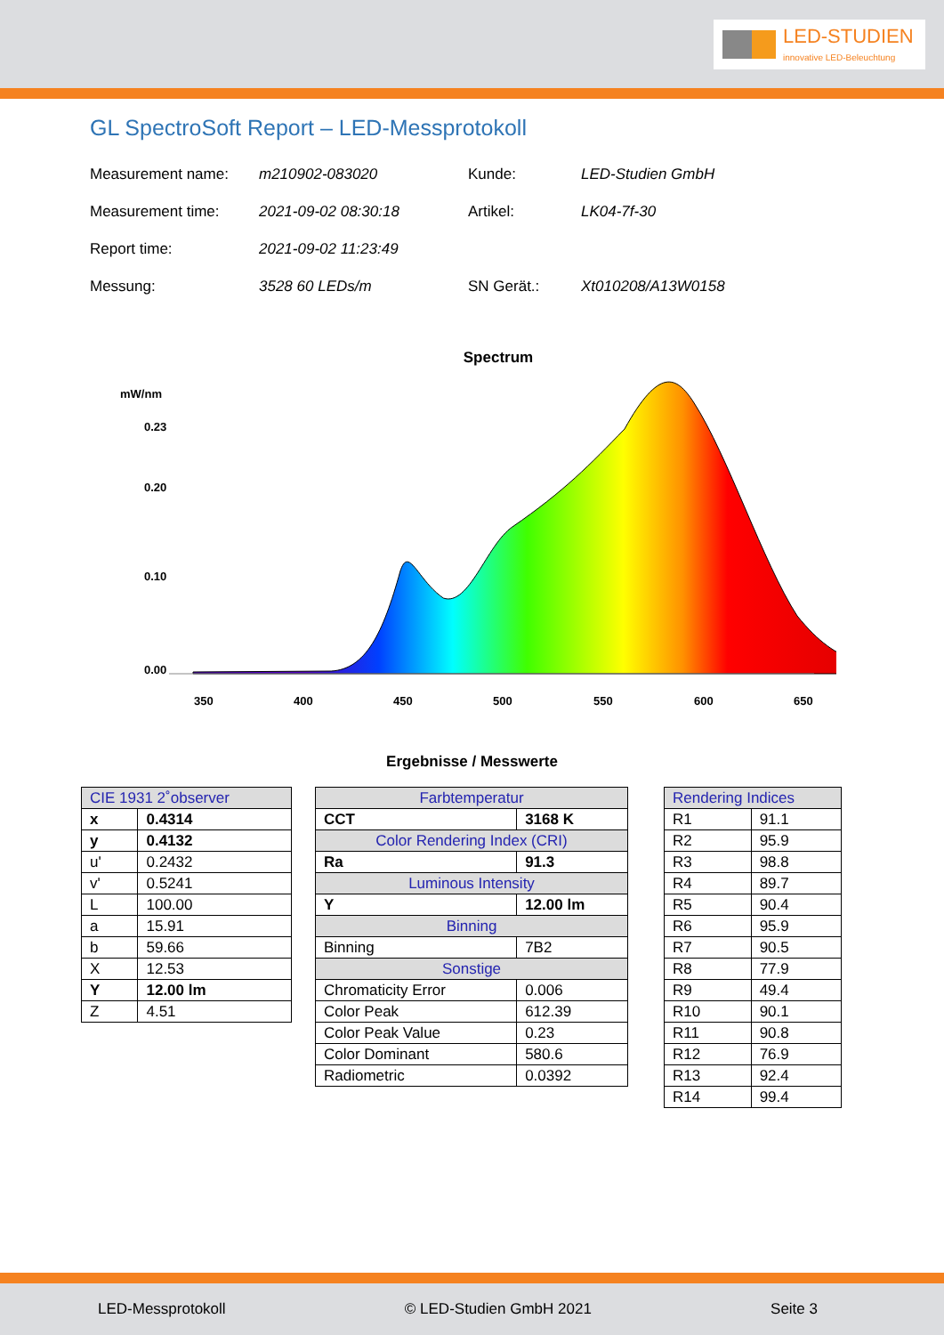LED-STUDIEN
innovative LED-Beleuchtung
GL SpectroSoft Report – LED-Messprotokoll
Measurement name: m210902-083020 Kunde: LED-Studien GmbH Measurement time: 2021-09-02 08:30:18 Artikel: LK04-7f-30 Report time: 2021-09-02 11:23:49 Messung: 3528 60 LEDs/m SN Gerät.: Xt010208/A13W0158
Spectrum
mW/nm
0.23
0.00
0.20
0.10
350
400
450
500
550
600
650
Ergebnisse / Messwerte
| CIE 1931 2˚observer | |
| --- | --- |
| x | 0.4314 |
| y | 0.4132 |
| u' | 0.2432 |
| v' | 0.5241 |
| L | 100.00 |
| a | 15.91 |
| b | 59.66 |
| X | 12.53 |
| Y | 12.00 lm |
| Z | 4.51 |
| Farbtemperatur | |
| --- | --- |
| CCT | 3168 K |
| Color Rendering Index (CRI) | |
| Ra | 91.3 |
| Luminous Intensity | |
| Y | 12.00 lm |
| Binning | |
| Binning | 7B2 |
| Sonstige | |
| Chromaticity Error | 0.006 |
| Color Peak | 612.39 |
| Color Peak Value | 0.23 |
| Color Dominant | 580.6 |
| Radiometric | 0.0392 |
| Rendering Indices | |
| --- | --- |
| R1 | 91.1 |
| R2 | 95.9 |
| R3 | 98.8 |
| R4 | 89.7 |
| R5 | 90.4 |
| R6 | 95.9 |
| R7 | 90.5 |
| R8 | 77.9 |
| R9 | 49.4 |
| R10 | 90.1 |
| R11 | 90.8 |
| R12 | 76.9 |
| R13 | 92.4 |
| R14 | 99.4 |
LED-Messprotokoll © LED-Studien GmbH 2021 Seite 3